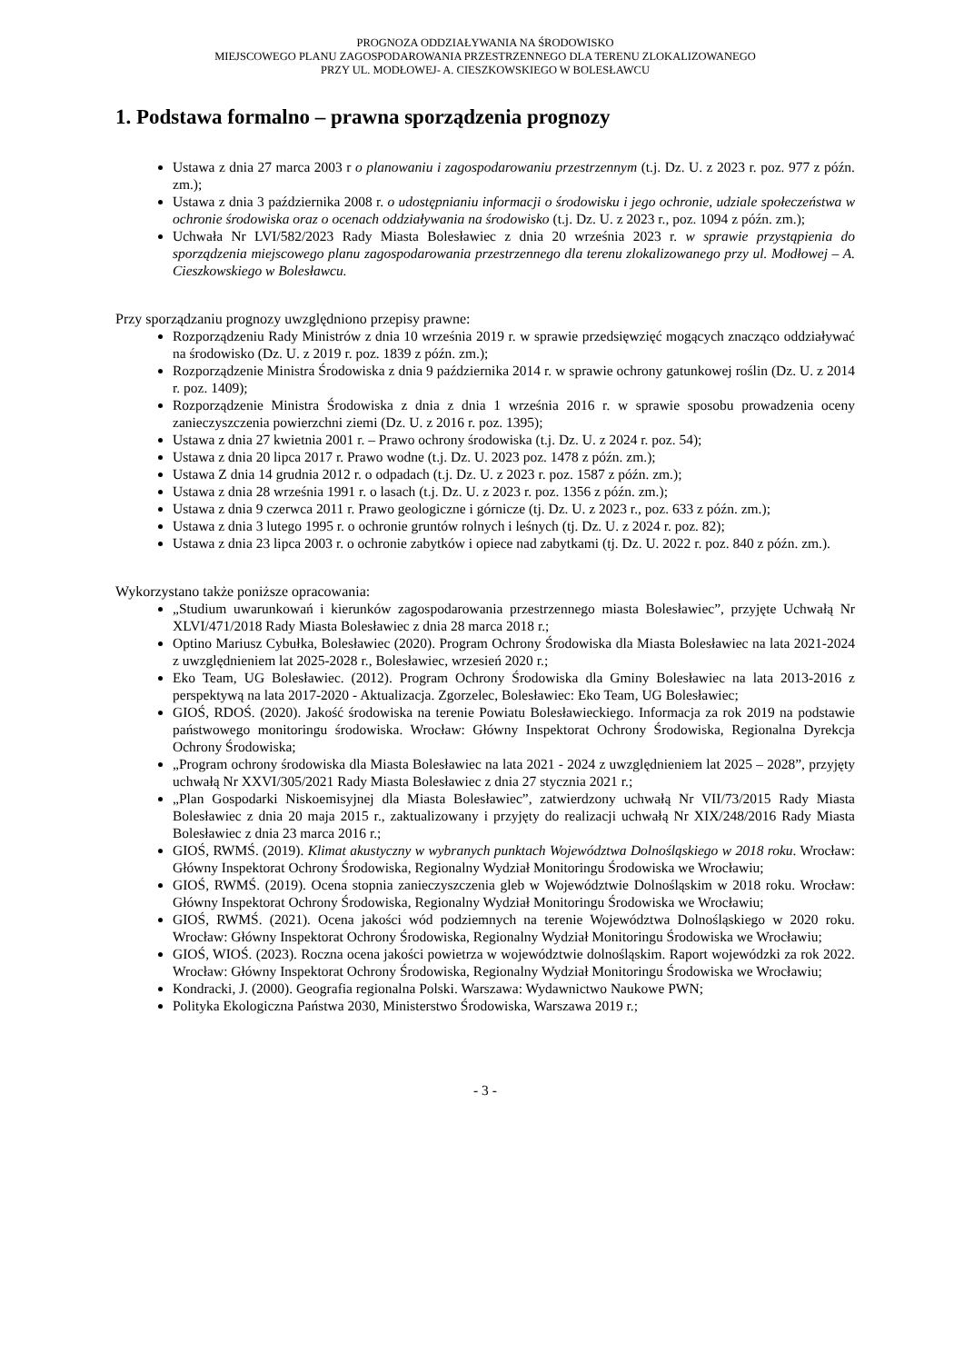PROGNOZA ODDZIAŁYWANIA NA ŚRODOWISKO
MIEJSCOWEGO PLANU ZAGOSPODAROWANIA PRZESTRZENNEGO DLA TERENU ZLOKALIZOWANEGO
PRZY UL. MODŁOWEJ- A. CIESZKOWSKIEGO W BOLESŁAWCU
1. Podstawa formalno – prawna sporządzenia prognozy
Ustawa z dnia 27 marca 2003 r o planowaniu i zagospodarowaniu przestrzennym (t.j. Dz. U. z 2023 r. poz. 977 z późn. zm.);
Ustawa z dnia 3 października 2008 r. o udostępnianiu informacji o środowisku i jego ochronie, udziale społeczeństwa w ochronie środowiska oraz o ocenach oddziaływania na środowisko (t.j. Dz. U. z 2023 r., poz. 1094 z późn. zm.);
Uchwała Nr LVI/582/2023 Rady Miasta Bolesławiec z dnia 20 września 2023 r. w sprawie przystąpienia do sporządzenia miejscowego planu zagospodarowania przestrzennego dla terenu zlokalizowanego przy ul. Modłowej – A. Cieszkowskiego w Bolesławcu.
Przy sporządzaniu prognozy uwzględniono przepisy prawne:
Rozporządzeniu Rady Ministrów z dnia 10 września 2019 r. w sprawie przedsięwzięć mogących znacząco oddziaływać na środowisko (Dz. U. z 2019 r. poz. 1839 z późn. zm.);
Rozporządzenie Ministra Środowiska z dnia 9 października 2014 r. w sprawie ochrony gatunkowej roślin (Dz. U. z 2014 r. poz. 1409);
Rozporządzenie Ministra Środowiska z dnia z dnia 1 września 2016 r. w sprawie sposobu prowadzenia oceny zanieczyszczenia powierzchni ziemi (Dz. U. z 2016 r. poz. 1395);
Ustawa z dnia 27 kwietnia 2001 r. – Prawo ochrony środowiska (t.j. Dz. U. z 2024 r. poz. 54);
Ustawa z dnia 20 lipca 2017 r. Prawo wodne (t.j. Dz. U. 2023 poz. 1478 z późn. zm.);
Ustawa Z dnia 14 grudnia 2012 r. o odpadach (t.j. Dz. U. z 2023 r. poz. 1587 z późn. zm.);
Ustawa z dnia 28 września 1991 r. o lasach (t.j. Dz. U. z 2023 r. poz. 1356 z późn. zm.);
Ustawa z dnia 9 czerwca 2011 r. Prawo geologiczne i górnicze (tj. Dz. U. z 2023 r., poz. 633 z późn. zm.);
Ustawa z dnia 3 lutego 1995 r. o ochronie gruntów rolnych i leśnych (tj. Dz. U. z 2024 r. poz. 82);
Ustawa z dnia 23 lipca 2003 r. o ochronie zabytków i opiece nad zabytkami (tj. Dz. U. 2022 r. poz. 840 z późn. zm.).
Wykorzystano także poniższe opracowania:
„Studium uwarunkowań i kierunków zagospodarowania przestrzennego miasta Bolesławiec”, przyjęte Uchwałą Nr XLVI/471/2018 Rady Miasta Bolesławiec z dnia 28 marca 2018 r.;
Optino Mariusz Cybułka, Bolesławiec (2020). Program Ochrony Środowiska dla Miasta Bolesławiec na lata 2021-2024 z uwzględnieniem lat 2025-2028 r., Bolesławiec, wrzesień 2020 r.;
Eko Team, UG Bolesławiec. (2012). Program Ochrony Środowiska dla Gminy Bolesławiec na lata 2013-2016 z perspektywą na lata 2017-2020 - Aktualizacja. Zgorzelec, Bolesławiec: Eko Team, UG Bolesławiec;
GIOŚ, RDOŚ. (2020). Jakość środowiska na terenie Powiatu Bolesławieckiego. Informacja za rok 2019 na podstawie państwowego monitoringu środowiska. Wrocław: Główny Inspektorat Ochrony Środowiska, Regionalna Dyrekcja Ochrony Środowiska;
„Program ochrony środowiska dla Miasta Bolesławiec na lata 2021 - 2024 z uwzględnieniem lat 2025 – 2028”, przyjęty uchwałą Nr XXVI/305/2021 Rady Miasta Bolesławiec z dnia 27 stycznia 2021 r.;
„Plan Gospodarki Niskoemisyjnej dla Miasta Bolesławiec”, zatwierdzony uchwałą Nr VII/73/2015 Rady Miasta Bolesławiec z dnia 20 maja 2015 r., zaktualizowany i przyjęty do realizacji uchwałą Nr XIX/248/2016 Rady Miasta Bolesławiec z dnia 23 marca 2016 r.;
GIOŚ, RWMŚ. (2019). Klimat akustyczny w wybranych punktach Województwa Dolnośląskiego w 2018 roku. Wrocław: Główny Inspektorat Ochrony Środowiska, Regionalny Wydział Monitoringu Środowiska we Wrocławiu;
GIOŚ, RWMŚ. (2019). Ocena stopnia zanieczyszczenia gleb w Województwie Dolnośląskim w 2018 roku. Wrocław: Główny Inspektorat Ochrony Środowiska, Regionalny Wydział Monitoringu Środowiska we Wrocławiu;
GIOŚ, RWMŚ. (2021). Ocena jakości wód podziemnych na terenie Województwa Dolnośląskiego w 2020 roku. Wrocław: Główny Inspektorat Ochrony Środowiska, Regionalny Wydział Monitoringu Środowiska we Wrocławiu;
GIOŚ, WIOŚ. (2023). Roczna ocena jakości powietrza w województwie dolnośląskim. Raport wojewódzki za rok 2022. Wrocław: Główny Inspektorat Ochrony Środowiska, Regionalny Wydział Monitoringu Środowiska we Wrocławiu;
Kondracki, J. (2000). Geografia regionalna Polski. Warszawa: Wydawnictwo Naukowe PWN;
Polityka Ekologiczna Państwa 2030, Ministerstwo Środowiska, Warszawa 2019 r.;
- 3 -